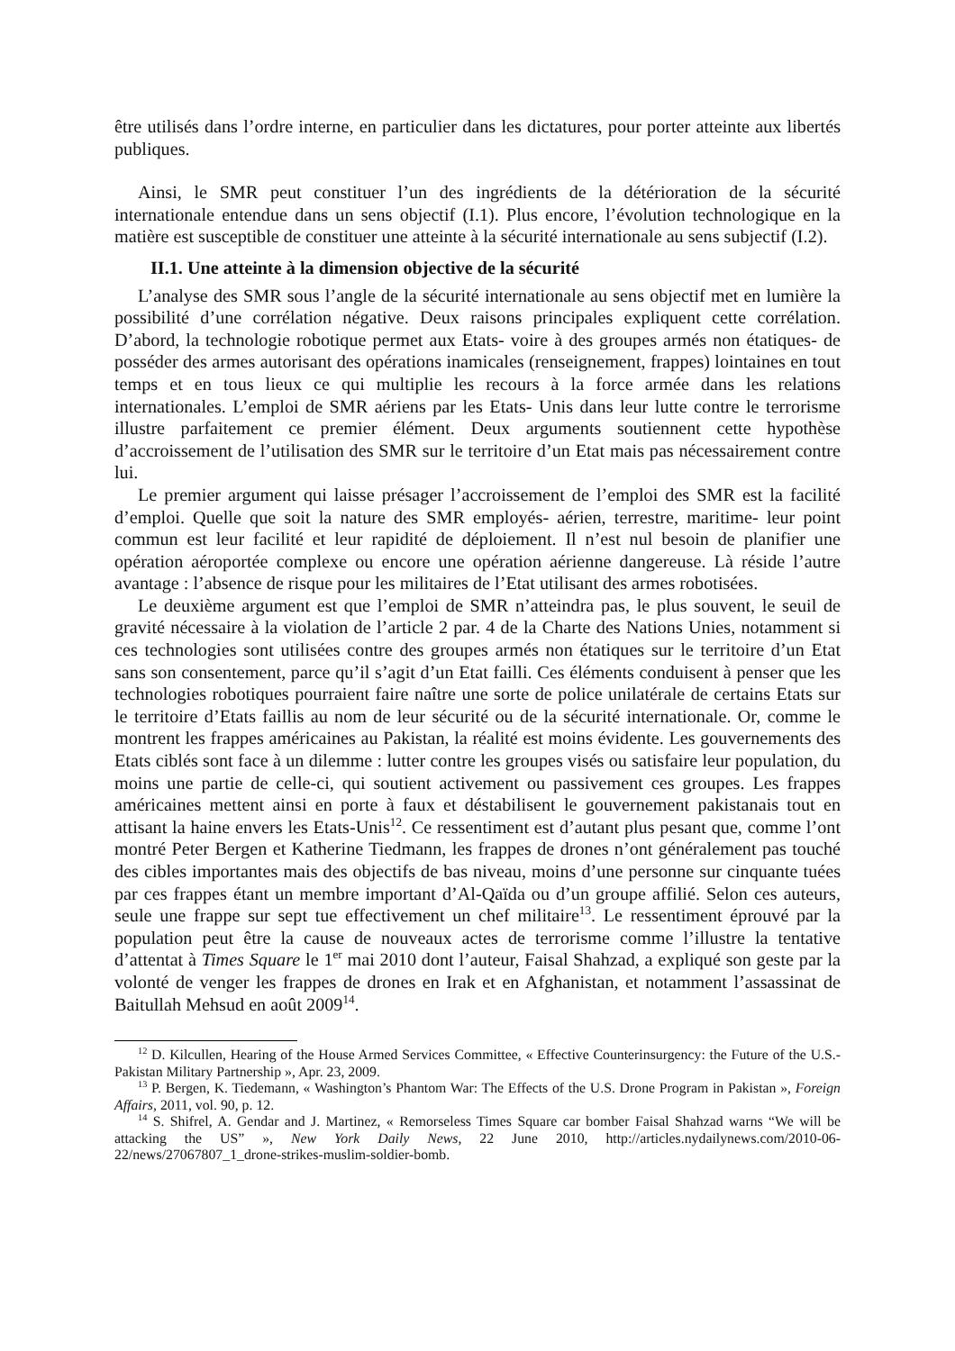être utilisés dans l’ordre interne, en particulier dans les dictatures, pour porter atteinte aux libertés publiques.
Ainsi, le SMR peut constituer l’un des ingrédients de la détérioration de la sécurité internationale entendue dans un sens objectif (I.1). Plus encore, l’évolution technologique en la matière est susceptible de constituer une atteinte à la sécurité internationale au sens subjectif (I.2).
II.1. Une atteinte à la dimension objective de la sécurité
L’analyse des SMR sous l’angle de la sécurité internationale au sens objectif met en lumière la possibilité d’une corrélation négative. Deux raisons principales expliquent cette corrélation. D’abord, la technologie robotique permet aux Etats- voire à des groupes armés non étatiques- de posséder des armes autorisant des opérations inamicales (renseignement, frappes) lointaines en tout temps et en tous lieux ce qui multiplie les recours à la force armée dans les relations internationales. L’emploi de SMR aériens par les Etats- Unis dans leur lutte contre le terrorisme illustre parfaitement ce premier élément. Deux arguments soutiennent cette hypothèse d’accroissement de l’utilisation des SMR sur le territoire d’un Etat mais pas nécessairement contre lui.
Le premier argument qui laisse présager l’accroissement de l’emploi des SMR est la facilité d’emploi. Quelle que soit la nature des SMR employés- aérien, terrestre, maritime- leur point commun est leur facilité et leur rapidité de déploiement. Il n’est nul besoin de planifier une opération aéroportée complexe ou encore une opération aérienne dangereuse. Là réside l’autre avantage : l’absence de risque pour les militaires de l’Etat utilisant des armes robotisées.
Le deuxième argument est que l’emploi de SMR n’atteindra pas, le plus souvent, le seuil de gravité nécessaire à la violation de l’article 2 par. 4 de la Charte des Nations Unies, notamment si ces technologies sont utilisées contre des groupes armés non étatiques sur le territoire d’un Etat sans son consentement, parce qu’il s’agit d’un Etat failli. Ces éléments conduisent à penser que les technologies robotiques pourraient faire naître une sorte de police unilatérale de certains Etats sur le territoire d’Etats faillis au nom de leur sécurité ou de la sécurité internationale. Or, comme le montrent les frappes américaines au Pakistan, la réalité est moins évidente. Les gouvernements des Etats ciblés sont face à un dilemme : lutter contre les groupes visés ou satisfaire leur population, du moins une partie de celle-ci, qui soutient activement ou passivement ces groupes. Les frappes américaines mettent ainsi en porte à faux et déstabilisent le gouvernement pakistanais tout en attisant la haine envers les Etats-Unis<sup>12</sup>. Ce ressentiment est d’autant plus pesant que, comme l’ont montré Peter Bergen et Katherine Tiedmann, les frappes de drones n’ont généralement pas touché des cibles importantes mais des objectifs de bas niveau, moins d’une personne sur cinquante tuées par ces frappes étant un membre important d’Al-Qaïda ou d’un groupe affilié. Selon ces auteurs, seule une frappe sur sept tue effectivement un chef militaire<sup>13</sup>. Le ressentiment éprouvé par la population peut être la cause de nouveaux actes de terrorisme comme l’illustre la tentative d’attentat à Times Square le 1<sup>er</sup> mai 2010 dont l’auteur, Faisal Shahzad, a expliqué son geste par la volonté de venger les frappes de drones en Irak et en Afghanistan, et notamment l’assassinat de Baitullah Mehsud en août 2009<sup>14</sup>.
<sup>12</sup> D. Kilcullen, Hearing of the House Armed Services Committee, « Effective Counterinsurgency: the Future of the U.S.- Pakistan Military Partnership », Apr. 23, 2009.
<sup>13</sup> P. Bergen, K. Tiedemann, « Washington’s Phantom War: The Effects of the U.S. Drone Program in Pakistan », Foreign Affairs, 2011, vol. 90, p. 12.
<sup>14</sup> S. Shifrel, A. Gendar and J. Martinez, « Remorseless Times Square car bomber Faisal Shahzad warns “We will be attacking the US” », New York Daily News, 22 June 2010, http://articles.nydailynews.com/2010-06-22/news/27067807_1_drone-strikes-muslim-soldier-bomb.